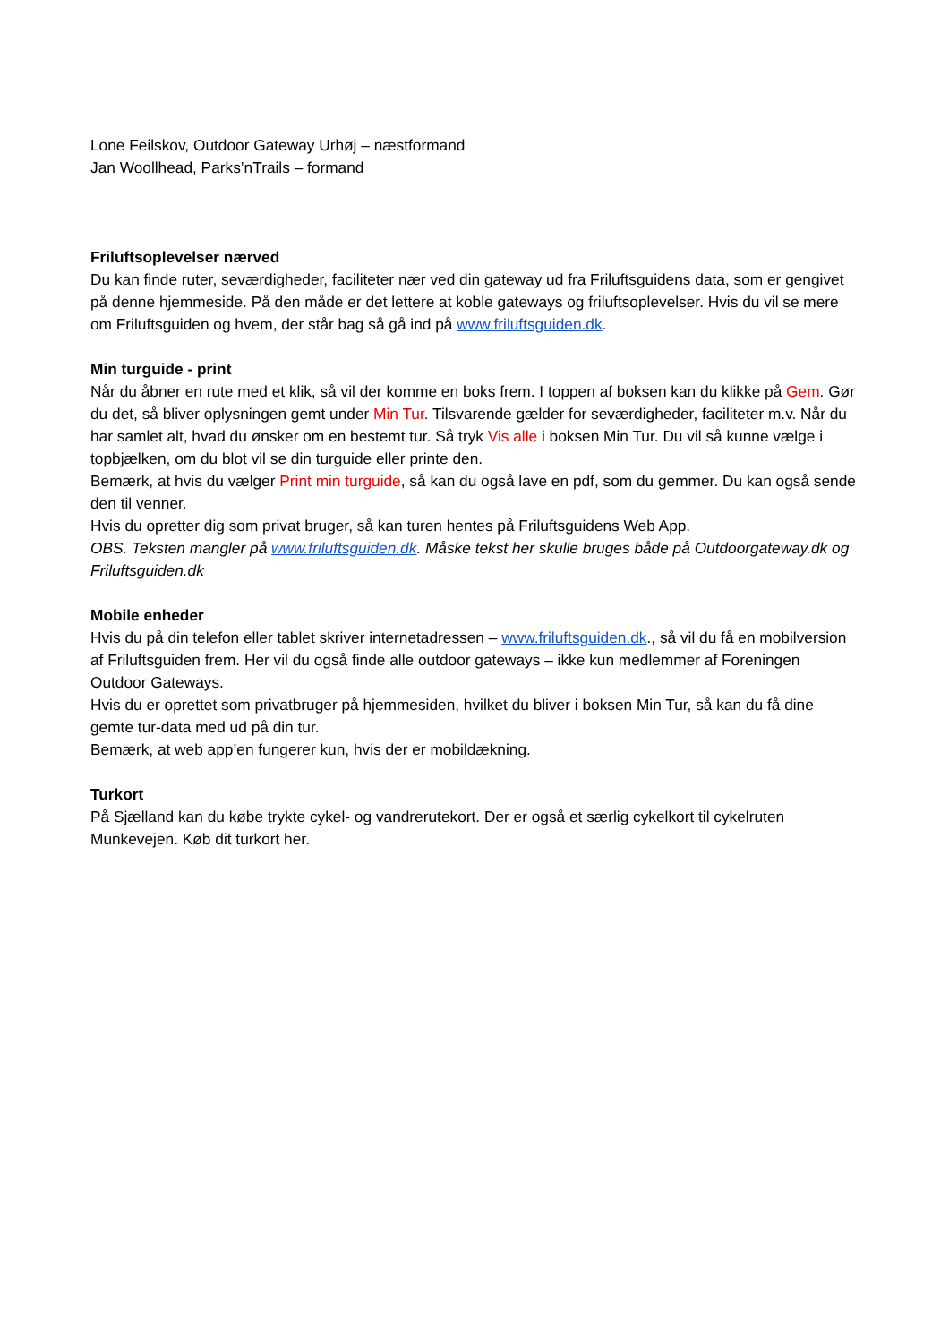Lone Feilskov, Outdoor Gateway Urhøj – næstformand
Jan Woollhead, Parks’nTrails – formand
Friluftsoplevelser nærved
Du kan finde ruter, seværdigheder, faciliteter nær ved din gateway ud fra Friluftsguidens data, som er gengivet på denne hjemmeside. På den måde er det lettere at koble gateways og friluftsoplevelser. Hvis du vil se mere om Friluftsguiden og hvem, der står bag så gå ind på www.friluftsguiden.dk.
Min turguide - print
Når du åbner en rute med et klik, så vil der komme en boks frem. I toppen af boksen kan du klikke på Gem. Gør du det, så bliver oplysningen gemt under Min Tur. Tilsvarende gælder for seværdigheder, faciliteter m.v. Når du har samlet alt, hvad du ønsker om en bestemt tur. Så tryk Vis alle i boksen Min Tur. Du vil så kunne vælge i topbjælken, om du blot vil se din turguide eller printe den.
Bemærk, at hvis du vælger Print min turguide, så kan du også lave en pdf, som du gemmer. Du kan også sende den til venner.
Hvis du opretter dig som privat bruger, så kan turen hentes på Friluftsguidens Web App.
OBS. Teksten mangler på www.friluftsguiden.dk. Måske tekst her skulle bruges både på Outdoorgateway.dk og Friluftsguiden.dk
Mobile enheder
Hvis du på din telefon eller tablet skriver internetadressen – www.friluftsguiden.dk., så vil du få en mobilversion af Friluftsguiden frem. Her vil du også finde alle outdoor gateways – ikke kun medlemmer af Foreningen Outdoor Gateways.
Hvis du er oprettet som privatbruger på hjemmesiden, hvilket du bliver i boksen Min Tur, så kan du få dine gemte tur-data med ud på din tur.
Bemærk, at web app’en fungerer kun, hvis der er mobildækning.
Turkort
På Sjælland kan du købe trykte cykel- og vandrerutekort. Der er også et særlig cykelkort til cykelruten Munkevejen. Køb dit turkort her.